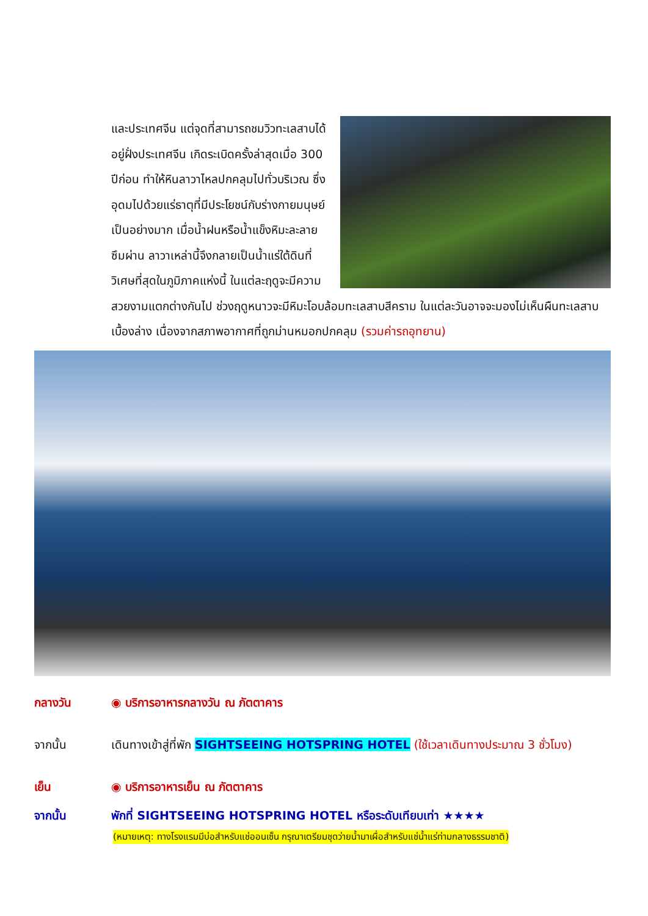และประเทศจีน แต่จุดที่สามารถชมวิวทะเลสาบได้อยู่ฝั่งประเทศจีน เกิดระเบิดครั้งล่าสุดเมื่อ 300 ปีก่อน ทำให้หินลาวาไหลปกคลุมไปทั่วบริเวณ ซึ่งอุดมไปด้วยแร่ธาตุที่มีประโยชน์กับร่างกายมนุษย์เป็นอย่างมาก เมื่อน้ำฝนหรือน้ำแข็งหิมะละลายซึมผ่าน ลาวาเหล่านี้จึงกลายเป็นน้ำแร่ใต้ดินที่วิเศษที่สุดในภูมิภาคแห่งนี้ ในแต่ละฤดูจะมีความสวยงามแตกต่างกันไป ช่วงฤดูหนาวจะมีหิมะโอบล้อมทะเลสาบสีคราม ในแต่ละวันอาจจะมองไม่เห็นผืนทะเลสาบเบื้องล่าง เนื่องจากสภาพอากาศที่ถูกม่านหมอกปกคลุม (รวมค่ารถอุทยาน)
กลางวัน ◉ บริการอาหารกลางวัน ณ ภัตตาคาร
จากนั้น เดินทางเข้าสู่ที่พัก SIGHTSEEING HOTSPRING HOTEL (ใช้เวลาเดินทางประมาณ 3 ชั่วโมง)
เย็น ◉ บริการอาหารเย็น ณ ภัตตาคาร
จากนั้น พักที่ SIGHTSEEING HOTSPRING HOTEL หรือระดับเทียบเท่า ★★★★
(หมายเหตุ: ทางโรงแรมมีบ่อสำหรับแช่ออนเซ็น กรุณาเตรียมชุดว่ายน้ำมาเผื่อสำหรับแช่น้ำแร่ท่ามกลางธรรมชาติ)